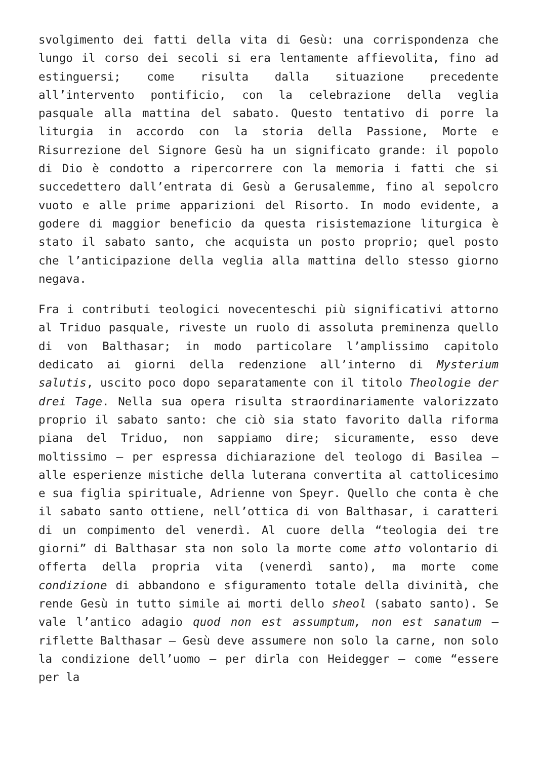svolgimento dei fatti della vita di Gesù: una corrispondenza che lungo il corso dei secoli si era lentamente affievolita, fino ad estinguersi; come risulta dalla situazione precedente all’intervento pontificio, con la celebrazione della veglia pasquale alla mattina del sabato. Questo tentativo di porre la liturgia in accordo con la storia della Passione, Morte e Risurrezione del Signore Gesù ha un significato grande: il popolo di Dio è condotto a ripercorrere con la memoria i fatti che si succedettero dall’entrata di Gesù a Gerusalemme, fino al sepolcro vuoto e alle prime apparizioni del Risorto. In modo evidente, a godere di maggior beneficio da questa risistemazione liturgica è stato il sabato santo, che acquista un posto proprio; quel posto che l’anticipazione della veglia alla mattina dello stesso giorno negava.
Fra i contributi teologici novecenteschi più significativi attorno al Triduo pasquale, riveste un ruolo di assoluta preminenza quello di von Balthasar; in modo particolare l’amplissimo capitolo dedicato ai giorni della redenzione all’interno di Mysterium salutis, uscito poco dopo separatamente con il titolo Theologie der drei Tage. Nella sua opera risulta straordinariamente valorizzato proprio il sabato santo: che ciò sia stato favorito dalla riforma piana del Triduo, non sappiamo dire; sicuramente, esso deve moltissimo – per espressa dichiarazione del teologo di Basilea – alle esperienze mistiche della luterana convertita al cattolicesimo e sua figlia spirituale, Adrienne von Speyr. Quello che conta è che il sabato santo ottiene, nell’ottica di von Balthasar, i caratteri di un compimento del venerdì. Al cuore della “teologia dei tre giorni” di Balthasar sta non solo la morte come atto volontario di offerta della propria vita (venerdì santo), ma morte come condizione di abbandono e sfiguramento totale della divinità, che rende Gesù in tutto simile ai morti dello sheol (sabato santo). Se vale l’antico adagio quod non est assumptum, non est sanatum – riflette Balthasar – Gesù deve assumere non solo la carne, non solo la condizione dell’uomo – per dirla con Heidegger – come “essere per la